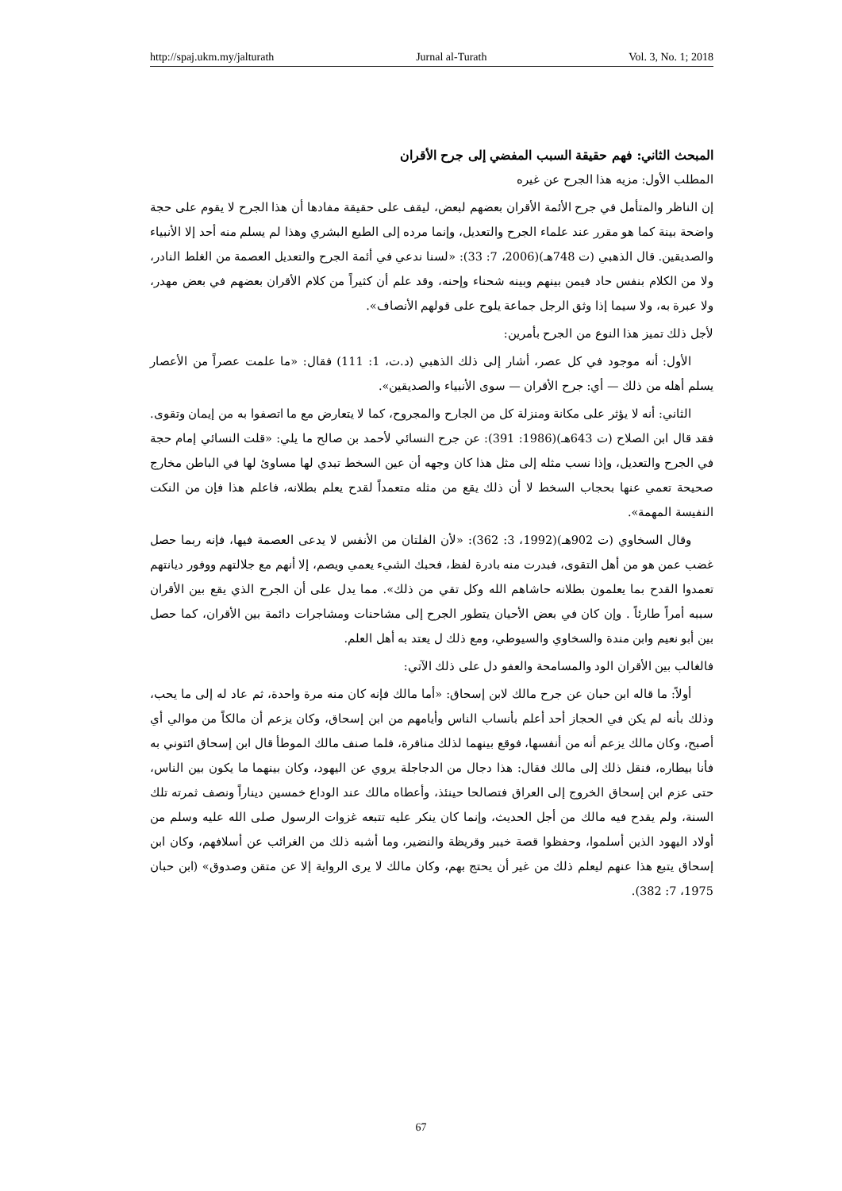http://spaj.ukm.my/jalturath Jurnal al-Turath Vol. 3, No. 1; 2018
المبحث الثاني: فهم حقيقة السبب المفضي إلى جرح الأقران
المطلب الأول: مزيه هذا الجرح عن غيره
إن الناظر والمتأمل في جرح الأئمة الأقران بعضهم لبعض، ليقف على حقيقة مفادها أن هذا الجرح لا يقوم على حجة واضحة بينة كما هو مقرر عند علماء الجرح والتعديل، وإنما مرده إلى الطبع البشري وهذا لم يسلم منه أحد إلا الأنبياء والصديقين. قال الذهبي (ت 748هـ)(2006، 7: 33): «لسنا ندعي في أئمة الجرح والتعديل العصمة من الغلط النادر، ولا من الكلام بنفس حاد فيمن بينهم وبينه شحناء وإحنه، وقد علم أن كثيراً من كلام الأقران بعضهم في بعض مهدر، ولا عبرة به، ولا سيما إذا وثق الرجل جماعة يلوح على قولهم الأنصاف».
لأجل ذلك تميز هذا النوع من الجرح بأمرين:
الأول: أنه موجود في كل عصر، أشار إلى ذلك الذهبي (د.ت، 1: 111) فقال: «ما علمت عصراً من الأعصار يسلم أهله من ذلك — أي: جرح الأقران — سوى الأنبياء والصديقين».
الثاني: أنه لا يؤثر على مكانة ومنزلة كل من الجارح والمجروح، كما لا يتعارض مع ما اتصفوا به من إيمان وتقوى. فقد قال ابن الصلاح (ت 643هـ)(1986: 391): عن جرح النسائي لأحمد بن صالح ما يلي: «قلت النسائي إمام حجة في الجرح والتعديل، وإذا نسب مثله إلى مثل هذا كان وجهه أن عين السخط تبدي لها مساوئ لها في الباطن مخارج صحيحة تعمي عنها بحجاب السخط لا أن ذلك يقع من مثله متعمداً لقدح يعلم بطلانه، فاعلم هذا فإن من النكت النفيسة المهمة».
وقال السخاوي (ت 902هـ)(1992، 3: 362): «لأن الفلتان من الأنفس لا يدعى العصمة فيها، فإنه ربما حصل غضب عمن هو من أهل التقوى، فبدرت منه بادرة لفظ، فحبك الشيء يعمي ويصم، إلا أنهم مع جلالتهم ووفور ديانتهم تعمدوا القدح بما يعلمون بطلانه حاشاهم الله وكل تقي من ذلك». مما يدل على أن الجرح الذي يقع بين الأقران سببه أمراً طارئاً . وإن كان في بعض الأحيان يتطور الجرح إلى مشاحنات ومشاجرات دائمة بين الأقران، كما حصل بين أبو نعيم وابن مندة والسخاوي والسيوطي، ومع ذلك ل يعتد به أهل العلم.
فالغالب بين الأقران الود والمسامحة والعفو دل على ذلك الآتي:
أولاً: ما قاله ابن حبان عن جرح مالك لابن إسحاق: «أما مالك فإنه كان منه مرة واحدة، ثم عاد له إلى ما يحب، وذلك بأنه لم يكن في الحجاز أحد أعلم بأنساب الناس وأيامهم من ابن إسحاق، وكان يزعم أن مالكاً من موالي أي أصبح، وكان مالك يزعم أنه من أنفسها، فوقع بينهما لذلك منافرة، فلما صنف مالك الموطأ قال ابن إسحاق ائتوني به فأنا بيطاره، فنقل ذلك إلى مالك فقال: هذا دجال من الدجاجلة يروي عن اليهود، وكان بينهما ما يكون بين الناس، حتى عزم ابن إسحاق الخروج إلى العراق فتصالحا حينئذ، وأعطاه مالك عند الوداع خمسين ديناراً ونصف ثمرته تلك السنة، ولم يقدح فيه مالك من أجل الحديث، وإنما كان ينكر عليه تتبعه غزوات الرسول صلى الله عليه وسلم من أولاد اليهود الذين أسلموا، وحفظوا قصة خيبر وقريظة والنضير، وما أشبه ذلك من الغرائب عن أسلافهم، وكان ابن إسحاق يتبع هذا عنهم ليعلم ذلك من غير أن يحتج بهم، وكان مالك لا يرى الرواية إلا عن متقن وصدوق» (ابن حبان 1975، 7: 382).
67